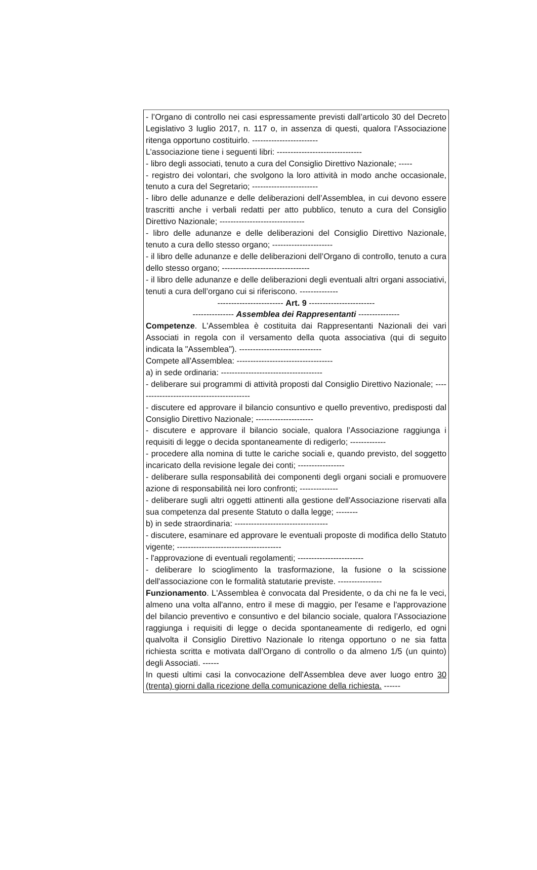- l’Organo di controllo nei casi espressamente previsti dall’articolo 30 del Decreto Legislativo 3 luglio 2017, n. 117 o, in assenza di questi, qualora l’Associazione ritenga opportuno costituirlo. ------------------------
L’associazione tiene i seguenti libri: -------------------------------
- libro degli associati, tenuto a cura del Consiglio Direttivo Nazionale; -----
- registro dei volontari, che svolgono la loro attività in modo anche occasionale, tenuto a cura del Segretario; ------------------------
- libro delle adunanze e delle deliberazioni dell’Assemblea, in cui devono essere trascritti anche i verbali redatti per atto pubblico, tenuto a cura del Consiglio Direttivo Nazionale; -------------------------------
- libro delle adunanze e delle deliberazioni del Consiglio Direttivo Nazionale, tenuto a cura dello stesso organo; ----------------------
- il libro delle adunanze e delle deliberazioni dell’Organo di controllo, tenuto a cura dello stesso organo; --------------------------------
- il libro delle adunanze e delle deliberazioni degli eventuali altri organi associativi, tenuti a cura dell’organo cui si riferiscono. --------------
------------------------ Art. 9 ------------------------
--------------- Assemblea dei Rappresentanti ---------------
Competenze. L'Assemblea è costituita dai Rappresentanti Nazionali dei vari Associati in regola con il versamento della quota associativa (qui di seguito indicata la "Assemblea"). ------------------------------
Compete all'Assemblea: -----------------------------------
a) in sede ordinaria: -------------------------------------
- deliberare sui programmi di attività proposti dal Consiglio Direttivo Nazionale; ------------------------------------------
- discutere ed approvare il bilancio consuntivo e quello preventivo, predisposti dal Consiglio Direttivo Nazionale; ---------------------
- discutere e approvare il bilancio sociale, qualora l’Associazione raggiunga i requisiti di legge o decida spontaneamente di redigerlo; -------------
- procedere alla nomina di tutte le cariche sociali e, quando previsto, del soggetto incaricato della revisione legale dei conti; -----------------
- deliberare sulla responsabilità dei componenti degli organi sociali e promuovere azione di responsabilità nei loro confronti; --------------
- deliberare sugli altri oggetti attinenti alla gestione dell'Associazione riservati alla sua competenza dal presente Statuto o dalla legge; --------
b) in sede straordinaria: ----------------------------------
- discutere, esaminare ed approvare le eventuali proposte di modifica dello Statuto vigente; --------------------------------------
- l'approvazione di eventuali regolamenti; ------------------------
- deliberare lo scioglimento la trasformazione, la fusione o la scissione dell'associazione con le formalità statutarie previste. ----------------
Funzionamento. L'Assemblea è convocata dal Presidente, o da chi ne fa le veci, almeno una volta all'anno, entro il mese di maggio, per l'esame e l'approvazione del bilancio preventivo e consuntivo e del bilancio sociale, qualora l’Associazione raggiunga i requisiti di legge o decida spontaneamente di redigerlo, ed ogni qualvolta il Consiglio Direttivo Nazionale lo ritenga opportuno o ne sia fatta richiesta scritta e motivata dall’Organo di controllo o da almeno 1/5 (un quinto) degli Associati. ------
In questi ultimi casi la convocazione dell'Assemblea deve aver luogo entro 30 (trenta) giorni dalla ricezione della comunicazione della richiesta. ------